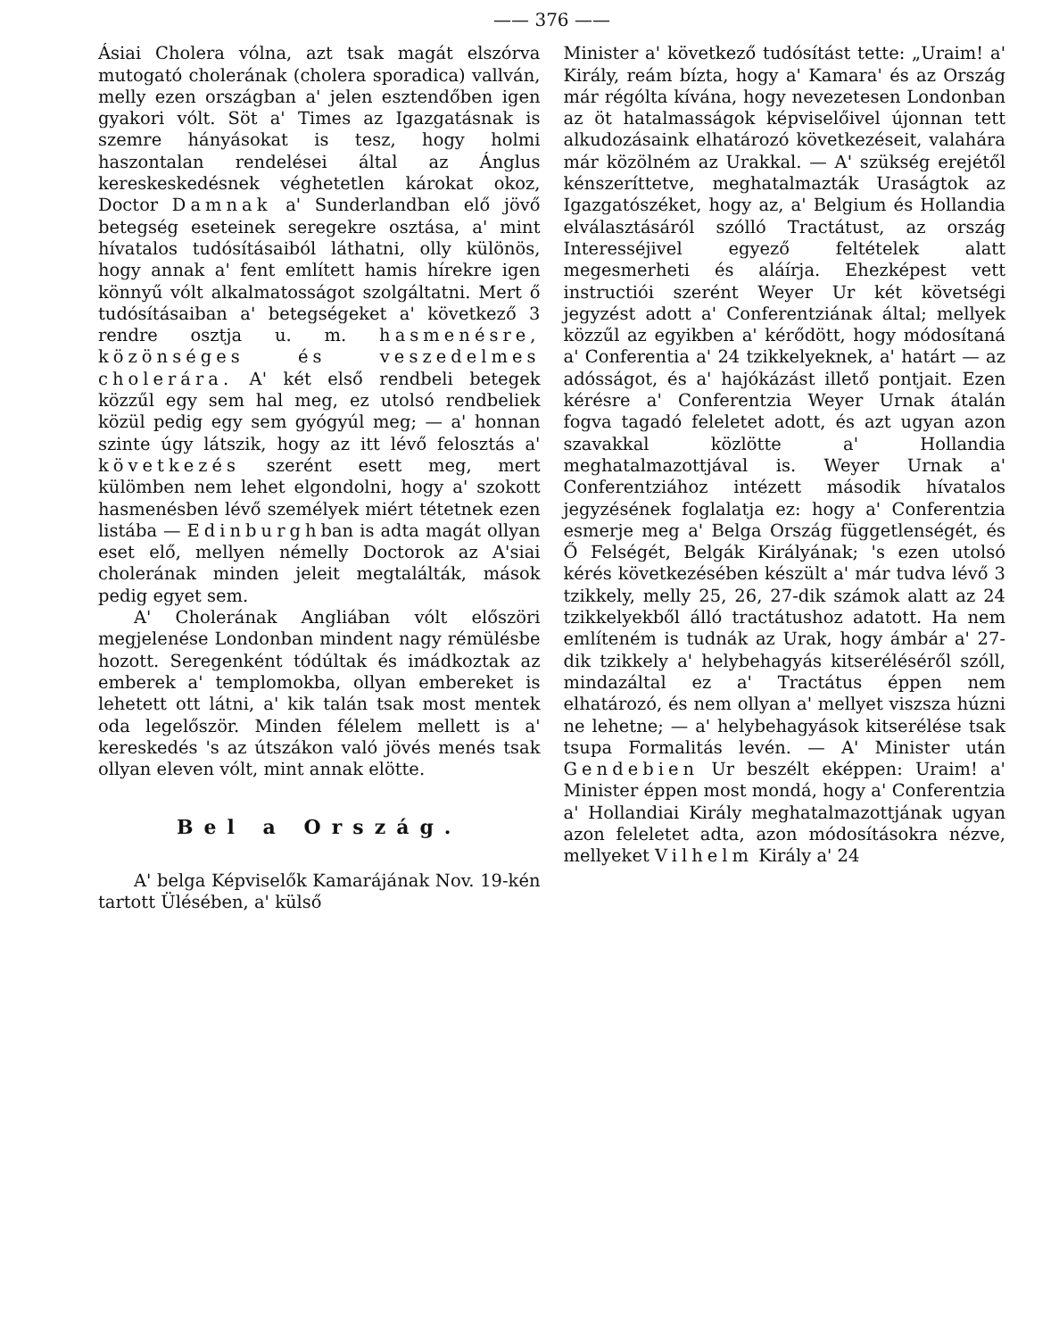—— 376 ——
Ásiai Cholera vólna, azt tsak magát elszórva mutogató cholerának (cholera sporadica) vallván, melly ezen országban a' jelen esztendőben igen gyakori vólt. Söt a' Times az Igazgatásnak is szemre hányásokat is tesz, hogy holmi haszontalan rendelései által az Ánglus kereskeskedésnek véghetetlen károkat okoz, Doctor Damnak a' Sunderlandban elő jövő betegség eseteinek seregekre osztása, a' mint hívatalos tudósításaiból láthatni, olly különös, hogy annak a' fent említett hamis hírekre igen könnyű vólt alkalmatosságot szolgáltatni. Mert ő tudósításaiban a' betegségeket a' következő 3 rendre osztja u. m. hasmenésre, közönséges és veszedelmes cholerára. A' két első rendbeli betegek közzűl egy sem hal meg, ez utolsó rendbeliek közül pedig egy sem gyógyúl meg; — a' honnan szinte úgy látszik, hogy az itt lévő felosztás a' következés szerént esett meg, mert külömben nem lehet elgondolni, hogy a' szokott hasmenésben lévő személyek miért tétetnek ezen listába — Edinburghban is adta magát ollyan eset elő, mellyen némelly Doctorok az A'siai cholerának minden jeleit megtalálták, mások pedig egyet sem.
A' Cholerának Angliában vólt előszöri megjelenése Londonban mindent nagy rémülésbe hozott. Seregenként tódúltak és imádkoztak az emberek a' templomokba, ollyan embereket is lehetett ott látni, a' kik talán tsak most mentek oda legelőször. Minden félelem mellett is a' kereskedés 's az útszákon való jövés menés tsak ollyan eleven vólt, mint annak elötte.
Bel a Ország.
A' belga Képviselők Kamarájának Nov. 19-kén tartott Ülésében, a' külső
Minister a' következő tudósítást tette: „Uraim! a' Király, reám bízta, hogy a' Kamara' és az Ország már régólta kívána, hogy nevezetesen Londonban az öt hatalmasságok képviselőivel újonnan tett alkudozásaink elhatározó következéseit, valahára már közölném az Urakkal. — A' szükség erejétől kénszeríttetve, meghatalmazták Uraságtok az Igazgatószéket, hogy az, a' Belgium és Hollandia elválasztásáról szólló Tractátust, az ország Interesséjivel egyező feltételek alatt megesmerheti és aláírja. Ehezképest vett instructiói szerént Weyer Ur két követségi jegyzést adott a' Conferentziának által; mellyek közzűl az egyikben a' kérődött, hogy módosítaná a' Conferentia a' 24 tzikkelyeknek, a' határt — az adósságot, és a' hajókázást illető pontjait. Ezen kérésre a' Conferentzia Weyer Urnak átalán fogva tagadó feleletet adott, és azt ugyan azon szavakkal közlötte a' Hollandia meghatalmazottjával is. Weyer Urnak a' Conferentziához intézett második hívatalos jegyzésének foglalatja ez: hogy a' Conferentzia esmerje meg a' Belga Ország függetlenségét, és Ő Felségét, Belgák Királyának; 's ezen utolsó kérés következésében készült a' már tudva lévő 3 tzikkely, melly 25, 26, 27-dik számok alatt az 24 tzikkelyekből álló tractátushoz adatott. Ha nem említeném is tudnák az Urak, hogy ámbár a' 27-dik tzikkely a' helybehagyás kitseréléséről szóll, mindazáltal ez a' Tractátus éppen nem elhatározó, és nem ollyan a' mellyet viszsza húzni ne lehetne; — a' helybehagyások kitserélése tsak tsupa Formalitás levén. — A' Minister után Gendebien Ur beszélt eképpen: Uraim! a' Minister éppen most mondá, hogy a' Conferentzia a' Hollandiai Király meghatalmazottjának ugyan azon feleletet adta, azon módosításokra nézve, mellyeket Vilhelm Király a' 24